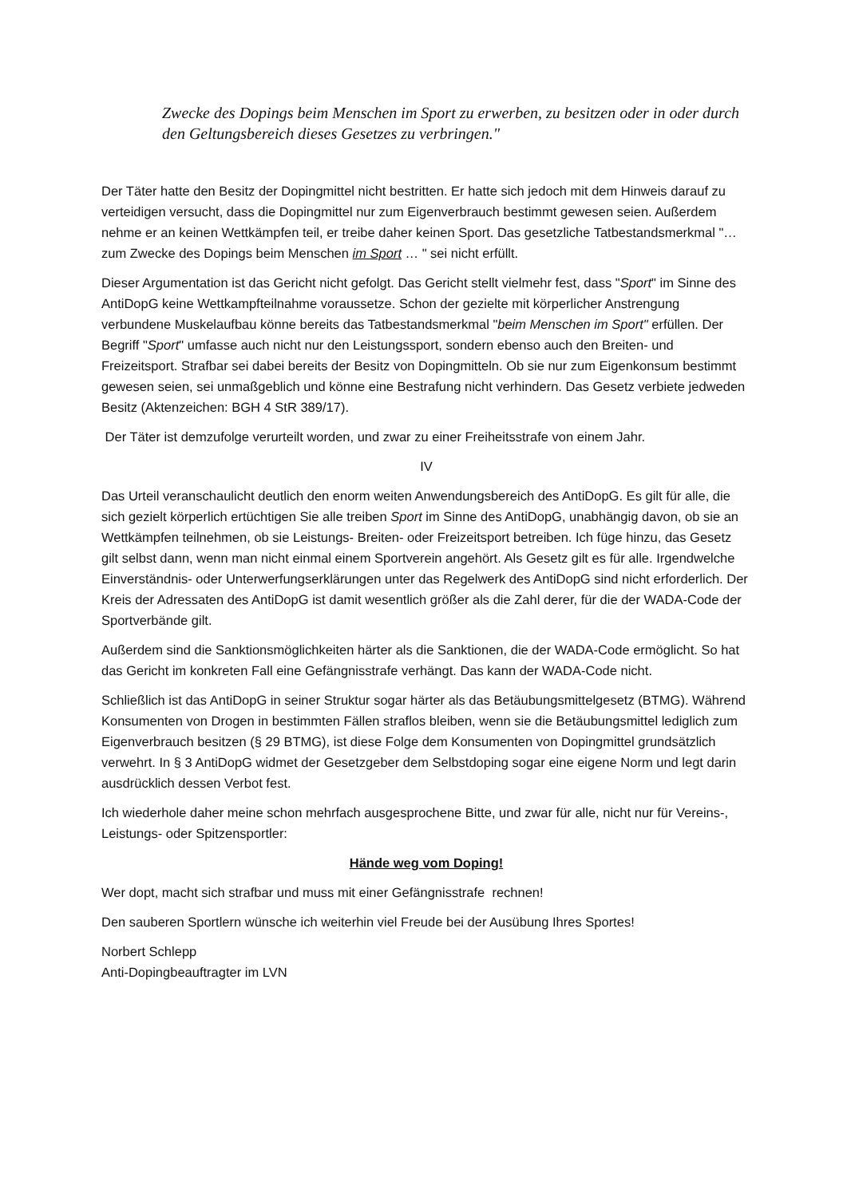Zwecke des Dopings beim Menschen im Sport zu erwerben, zu besitzen oder in oder durch den Geltungsbereich dieses Gesetzes zu verbringen."
Der Täter hatte den Besitz der Dopingmittel nicht bestritten. Er hatte sich jedoch mit dem Hinweis darauf zu verteidigen versucht, dass die Dopingmittel nur zum Eigenverbrauch bestimmt gewesen seien. Außerdem nehme er an keinen Wettkämpfen teil, er treibe daher keinen Sport. Das gesetzliche Tatbestandsmerkmal "… zum Zwecke des Dopings beim Menschen im Sport … " sei nicht erfüllt.
Dieser Argumentation ist das Gericht nicht gefolgt. Das Gericht stellt vielmehr fest, dass "Sport" im Sinne des AntiDopG keine Wettkampfteilnahme voraussetze. Schon der gezielte mit körperlicher Anstrengung verbundene Muskelaufbau könne bereits das Tatbestandsmerkmal "beim Menschen im Sport" erfüllen. Der Begriff "Sport" umfasse auch nicht nur den Leistungssport, sondern ebenso auch den Breiten- und Freizeitsport. Strafbar sei dabei bereits der Besitz von Dopingmitteln. Ob sie nur zum Eigenkonsum bestimmt gewesen seien, sei unmaßgeblich und könne eine Bestrafung nicht verhindern. Das Gesetz verbiete jedweden Besitz (Aktenzeichen: BGH 4 StR 389/17).
Der Täter ist demzufolge verurteilt worden, und zwar zu einer Freiheitsstrafe von einem Jahr.
IV
Das Urteil veranschaulicht deutlich den enorm weiten Anwendungsbereich des AntiDopG. Es gilt für alle, die sich gezielt körperlich ertüchtigen Sie alle treiben Sport im Sinne des AntiDopG, unabhängig davon, ob sie an Wettkämpfen teilnehmen, ob sie Leistungs- Breiten- oder Freizeitsport betreiben. Ich füge hinzu, das Gesetz gilt selbst dann, wenn man nicht einmal einem Sportverein angehört. Als Gesetz gilt es für alle. Irgendwelche Einverständnis- oder Unterwerfungserklärungen unter das Regelwerk des AntiDopG sind nicht erforderlich. Der Kreis der Adressaten des AntiDopG ist damit wesentlich größer als die Zahl derer, für die der WADA-Code der Sportverbände gilt.
Außerdem sind die Sanktionsmöglichkeiten härter als die Sanktionen, die der WADA-Code ermöglicht. So hat das Gericht im konkreten Fall eine Gefängnisstrafe verhängt. Das kann der WADA-Code nicht.
Schließlich ist das AntiDopG in seiner Struktur sogar härter als das Betäubungsmittelgesetz (BTMG). Während Konsumenten von Drogen in bestimmten Fällen straflos bleiben, wenn sie die Betäubungsmittel lediglich zum Eigenverbrauch besitzen (§ 29 BTMG), ist diese Folge dem Konsumenten von Dopingmittel grundsätzlich verwehrt. In § 3 AntiDopG widmet der Gesetzgeber dem Selbstdoping sogar eine eigene Norm und legt darin ausdrücklich dessen Verbot fest.
Ich wiederhole daher meine schon mehrfach ausgesprochene Bitte, und zwar für alle, nicht nur für Vereins-, Leistungs- oder Spitzensportler:
Hände weg vom Doping!
Wer dopt, macht sich strafbar und muss mit einer Gefängnisstrafe rechnen!
Den sauberen Sportlern wünsche ich weiterhin viel Freude bei der Ausübung Ihres Sportes!
Norbert Schlepp
Anti-Dopingbeauftragter im LVN